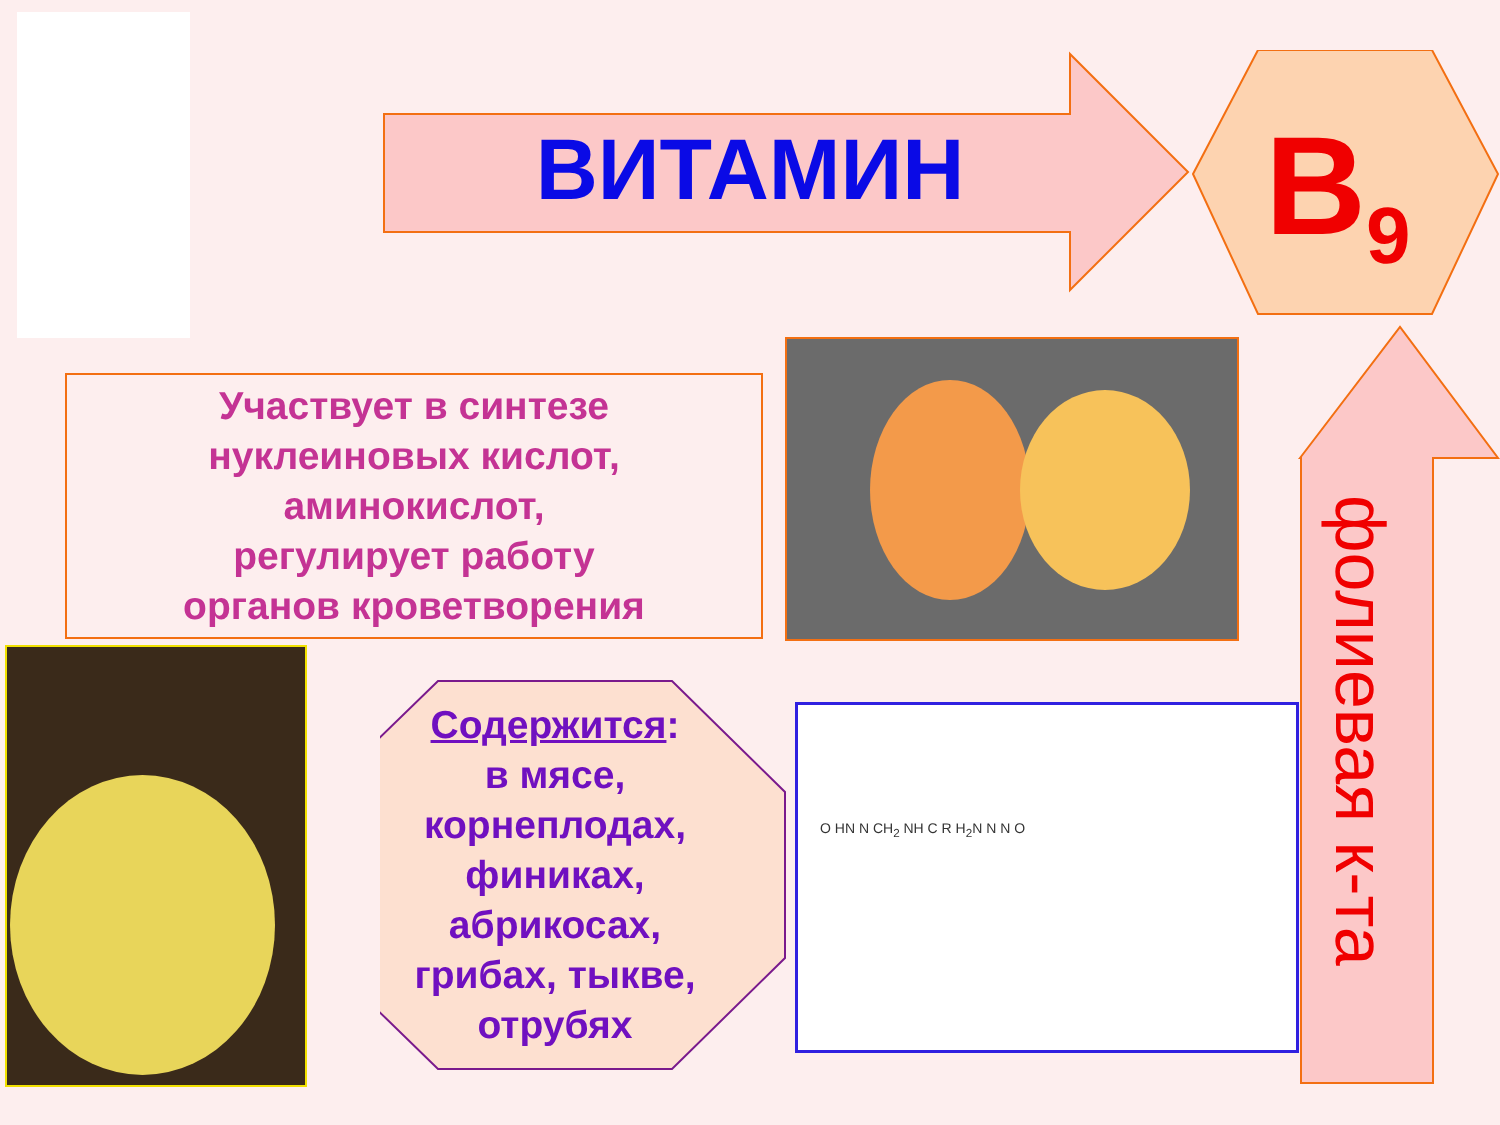ВИТАМИН B<sub>9</sub>
Участвует в синтезе
нуклеиновых кислот,
аминокислот,
регулирует работу
органов кроветворения
Содержится:
в мясе,
корнеплодах,
финиках,
абрикосах,
грибах, тыкве,
отрубях
O HN N CH<sub>2</sub> NH C R H<sub>2</sub>N N N O
фолиевая к-та